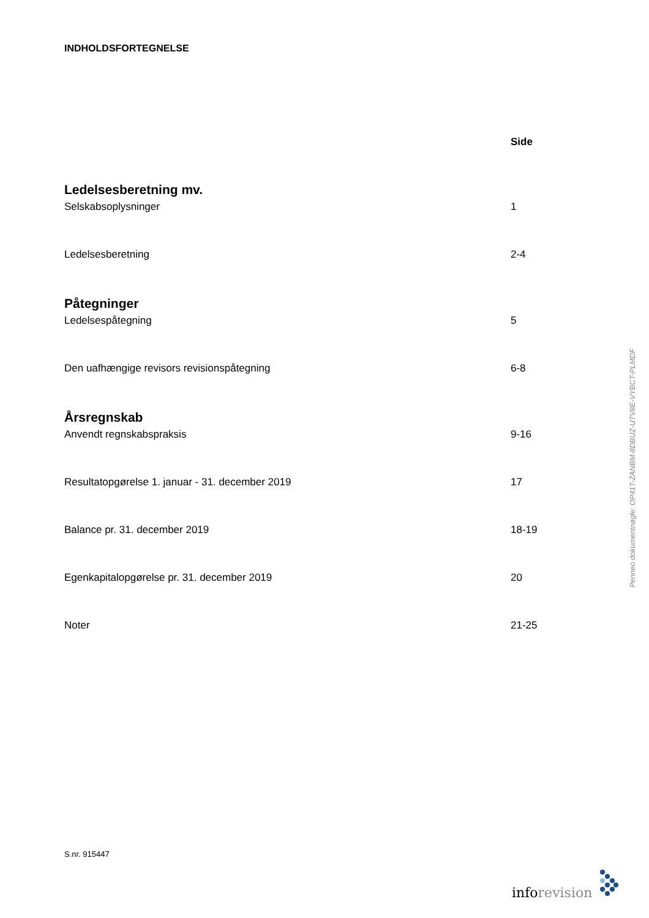INDHOLDSFORTEGNELSE
Side
Ledelsesberetning mv.
Selskabsoplysninger 1
Ledelsesberetning 2-4
Påtegninger
Ledelsespåtegning 5
Den uafhængige revisors revisionspåtegning 6-8
Årsregnskab
Anvendt regnskabspraksis 9-16
Resultatopgørelse 1. januar - 31. december 2019 17
Balance pr. 31. december 2019 18-19
Egenkapitalopgørelse pr. 31. december 2019 20
Noter 21-25
S.nr. 915447
inforevision
Penneo dokumentnøgle: OP41T-ZANBM-8DBUZ-UTV8E-VYBCT-PLMDF